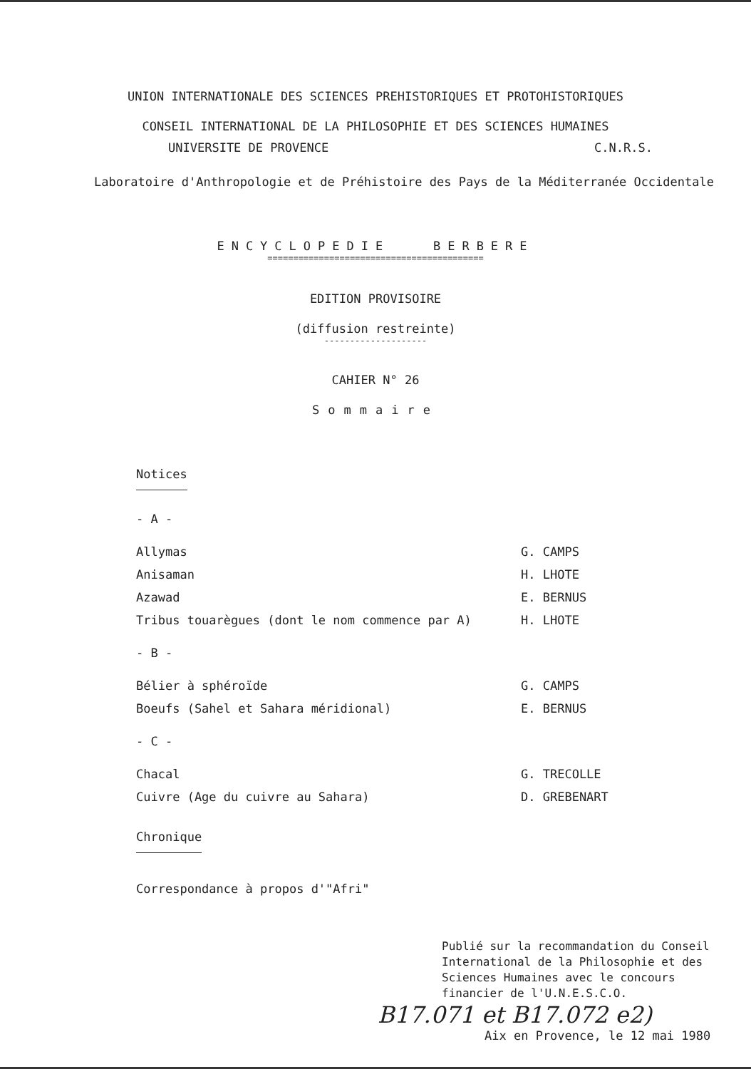UNION INTERNATIONALE DES SCIENCES PREHISTORIQUES ET PROTOHISTORIQUES
CONSEIL INTERNATIONAL DE LA PHILOSOPHIE ET DES SCIENCES HUMAINES
UNIVERSITE DE PROVENCE C.N.R.S.
Laboratoire d'Anthropologie et de Préhistoire des Pays de la Méditerranée Occidentale
ENCYCLOPEDIE BERBERE
==========================================
EDITION PROVISOIRE
(diffusion restreinte)
--------------------
CAHIER N° 26
Sommaire
Notices
- A -
Allymas G. CAMPS
Anisaman H. LHOTE
Azawad E. BERNUS
Tribus touarègues (dont le nom commence par A) H. LHOTE
- B -
Bélier à sphéroïde G. CAMPS
Boeufs (Sahel et Sahara méridional) E. BERNUS
- C -
Chacal G. TRECOLLE
Cuivre (Age du cuivre au Sahara) D. GREBENART
Chronique
Correspondance à propos d'"Afri"
Publié sur la recommandation du Conseil International de la Philosophie et des Sciences Humaines avec le concours financier de l'U.N.E.S.C.O.
B17.071 et B17.072 e2)
Aix en Provence, le 12 mai 1980